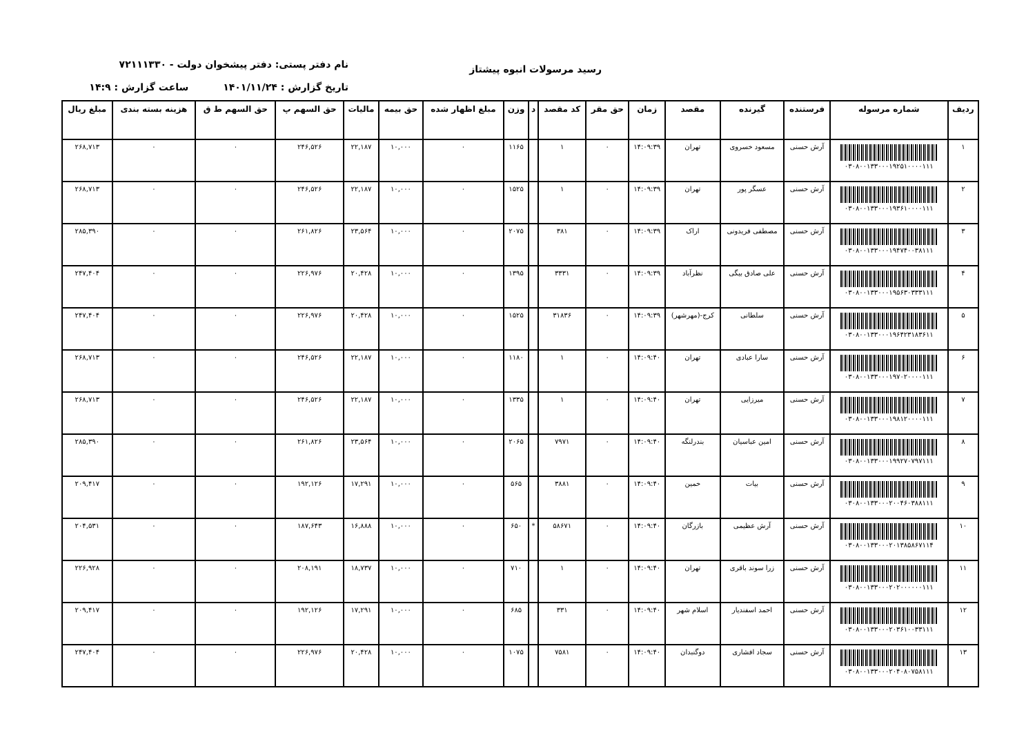رسید مرسولات انبوه پیشتاز
نام دفتر پستی: دفتر پیشخوان دولت - ۷۲۱۱۱۳۳۰
تاریخ گزارش : ۱۴۰۱/۱۱/۲۴ ساعت گزارش : ۱۴:۹
| ردیف | شماره مرسوله | فرستنده | گیرنده | مقصد | زمان | حق مقر | کد مقصد | د | وزن | مبلغ اظهار شده | حق بیمه | مالیات | حق السهم پ | حق السهم ط ق | هزینه بسته بندی | مبلغ ریال |
| --- | --- | --- | --- | --- | --- | --- | --- | --- | --- | --- | --- | --- | --- | --- | --- | --- |
| ۱ | ۰۳۰۸۰۰۱۳۳۰۰۰۱۹۲۵۱۰۰۰۰۱۱۱ | آرش حسنی | مسعود خسروی | تهران | ۱۴:۰۹:۳۹ | ۰ | ۱ | | ۱۱۶۵ | ۰ | ۱۰,۰۰۰ | ۲۲,۱۸۷ | ۲۴۶,۵۲۶ | ۰ | ۰ | ۲۶۸,۷۱۳ |
| ۲ | ۰۳۰۸۰۰۱۳۳۰۰۰۱۹۳۶۱۰۰۰۰۱۱۱ | آرش حسنی | عسگر پور | تهران | ۱۴:۰۹:۳۹ | ۰ | ۱ | | ۱۵۲۵ | ۰ | ۱۰,۰۰۰ | ۲۲,۱۸۷ | ۲۴۶,۵۲۶ | ۰ | ۰ | ۲۶۸,۷۱۳ |
| ۳ | ۰۳۰۸۰۰۱۳۳۰۰۰۱۹۴۷۴۰۰۳۸۱۱۱ | آرش حسنی | مصطفی فریدونی | اراک | ۱۴:۰۹:۳۹ | ۰ | ۳۸۱ | | ۲۰۷۵ | ۰ | ۱۰,۰۰۰ | ۲۳,۵۶۴ | ۲۶۱,۸۲۶ | ۰ | ۰ | ۲۸۵,۳۹۰ |
| ۴ | ۰۳۰۸۰۰۱۳۳۰۰۰۱۹۵۶۳۰۳۳۳۱۱۱ | آرش حسنی | علی صادق بیگی | نظرآباد | ۱۴:۰۹:۳۹ | ۰ | ۳۳۳۱ | | ۱۳۹۵ | ۰ | ۱۰,۰۰۰ | ۲۰,۴۲۸ | ۲۲۶,۹۷۶ | ۰ | ۰ | ۲۴۷,۴۰۴ |
| ۵ | ۰۳۰۸۰۰۱۳۳۰۰۰۱۹۶۴۲۳۱۸۳۶۱۱ | آرش حسنی | سلطانی | کرج-(مهرشهر) | ۱۴:۰۹:۳۹ | ۰ | ۳۱۸۳۶ | | ۱۵۲۵ | ۰ | ۱۰,۰۰۰ | ۲۰,۴۲۸ | ۲۲۶,۹۷۶ | ۰ | ۰ | ۲۴۷,۴۰۴ |
| ۶ | ۰۳۰۸۰۰۱۳۳۰۰۰۱۹۷۰۲۰۰۰۰۱۱۱ | آرش حسنی | سارا عبادی | تهران | ۱۴:۰۹:۴۰ | ۰ | ۱ | | ۱۱۸۰ | ۰ | ۱۰,۰۰۰ | ۲۲,۱۸۷ | ۲۴۶,۵۲۶ | ۰ | ۰ | ۲۶۸,۷۱۳ |
| ۷ | ۰۳۰۸۰۰۱۳۳۰۰۰۱۹۸۱۲۰۰۰۰۱۱۱ | آرش حسنی | میرزایی | تهران | ۱۴:۰۹:۴۰ | ۰ | ۱ | | ۱۳۳۵ | ۰ | ۱۰,۰۰۰ | ۲۲,۱۸۷ | ۲۴۶,۵۲۶ | ۰ | ۰ | ۲۶۸,۷۱۳ |
| ۸ | ۰۳۰۸۰۰۱۳۳۰۰۰۱۹۹۲۷۰۷۹۷۱۱۱ | آرش حسنی | امین عباسیان | بندرلنگه | ۱۴:۰۹:۴۰ | ۰ | ۷۹۷۱ | | ۲۰۶۵ | ۰ | ۱۰,۰۰۰ | ۲۳,۵۶۴ | ۲۶۱,۸۲۶ | ۰ | ۰ | ۲۸۵,۳۹۰ |
| ۹ | ۰۳۰۸۰۰۱۳۳۰۰۰۲۰۰۴۶۰۳۸۸۱۱۱ | آرش حسنی | بیات | خمین | ۱۴:۰۹:۴۰ | ۰ | ۳۸۸۱ | | ۵۶۵ | ۰ | ۱۰,۰۰۰ | ۱۷,۲۹۱ | ۱۹۲,۱۲۶ | ۰ | ۰ | ۲۰۹,۴۱۷ |
| ۱۰ | ۰۳۰۸۰۰۱۳۳۰۰۰۲۰۱۳۸۵۸۶۷۱۱۴ | آرش حسنی | آرش عظیمی | بازرگان | ۱۴:۰۹:۴۰ | ۰ | ۵۸۶۷۱ | * | ۶۵۰ | ۰ | ۱۰,۰۰۰ | ۱۶,۸۸۸ | ۱۸۷,۶۴۳ | ۰ | ۰ | ۲۰۴,۵۳۱ |
| ۱۱ | ۰۳۰۸۰۰۱۳۳۰۰۰۲۰۲۰۰۰۰۰۰۱۱۱ | آرش حسنی | زرا سوند باقری | تهران | ۱۴:۰۹:۴۰ | ۰ | ۱ | | ۷۱۰ | ۰ | ۱۰,۰۰۰ | ۱۸,۷۳۷ | ۲۰۸,۱۹۱ | ۰ | ۰ | ۲۲۶,۹۲۸ |
| ۱۲ | ۰۳۰۸۰۰۱۳۳۰۰۰۲۰۳۶۱۰۰۳۳۱۱۱ | آرش حسنی | احمد اسفندیار | اسلام شهر | ۱۴:۰۹:۴۰ | ۰ | ۳۳۱ | | ۶۸۵ | ۰ | ۱۰,۰۰۰ | ۱۷,۲۹۱ | ۱۹۲,۱۲۶ | ۰ | ۰ | ۲۰۹,۴۱۷ |
| ۱۳ | ۰۳۰۸۰۰۱۳۳۰۰۰۲۰۴۰۸۰۷۵۸۱۱۱ | آرش حسنی | سجاد افشاری | دوگنبدان | ۱۴:۰۹:۴۰ | ۰ | ۷۵۸۱ | | ۱۰۷۵ | ۰ | ۱۰,۰۰۰ | ۲۰,۴۲۸ | ۲۲۶,۹۷۶ | ۰ | ۰ | ۲۴۷,۴۰۴ |